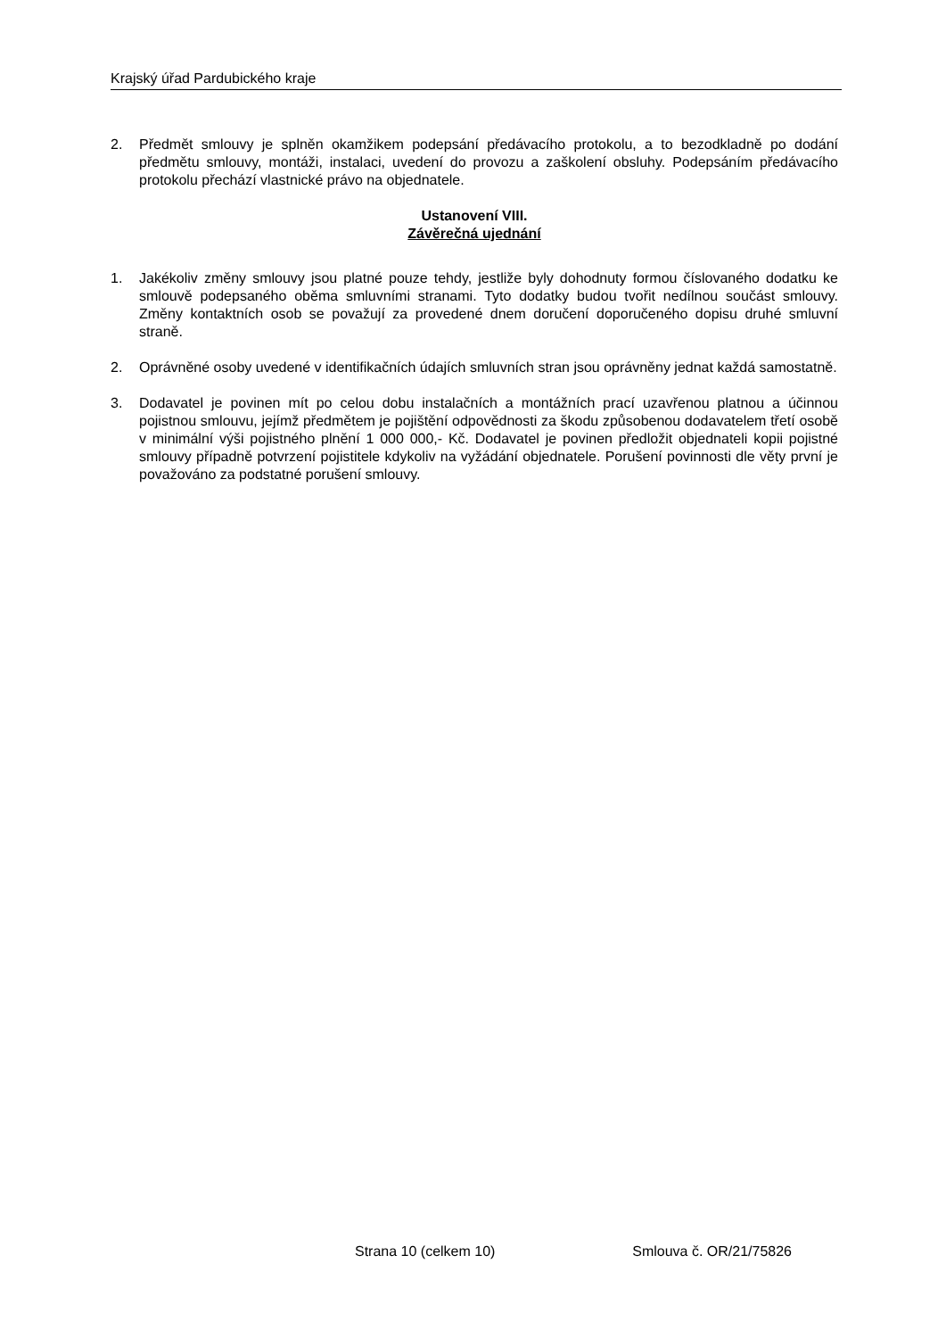Krajský úřad Pardubického kraje
2. Předmět smlouvy je splněn okamžikem podepsání předávacího protokolu, a to bezodkladně po dodání předmětu smlouvy, montáži, instalaci, uvedení do provozu a zaškolení obsluhy. Podepsáním předávacího protokolu přechází vlastnické právo na objednatele.
Ustanovení VIII.
Závěrečná ujednání
1. Jakékoliv změny smlouvy jsou platné pouze tehdy, jestliže byly dohodnuty formou číslovaného dodatku ke smlouvě podepsaného oběma smluvními stranami. Tyto dodatky budou tvořit nedílnou součást smlouvy. Změny kontaktních osob se považují za provedené dnem doručení doporučeného dopisu druhé smluvní straně.
2. Oprávněné osoby uvedené v identifikačních údajích smluvních stran jsou oprávněny jednat každá samostatně.
3. Dodavatel je povinen mít po celou dobu instalačních a montážních prací uzavřenou platnou a účinnou pojistnou smlouvu, jejímž předmětem je pojištění odpovědnosti za škodu způsobenou dodavatelem třetí osobě v minimální výši pojistného plnění 1 000 000,- Kč. Dodavatel je povinen předložit objednateli kopii pojistné smlouvy případně potvrzení pojistitele kdykoliv na vyžádání objednatele. Porušení povinnosti dle věty první je považováno za podstatné porušení smlouvy.
Strana 10 (celkem 10) Smlouva č. OR/21/75826